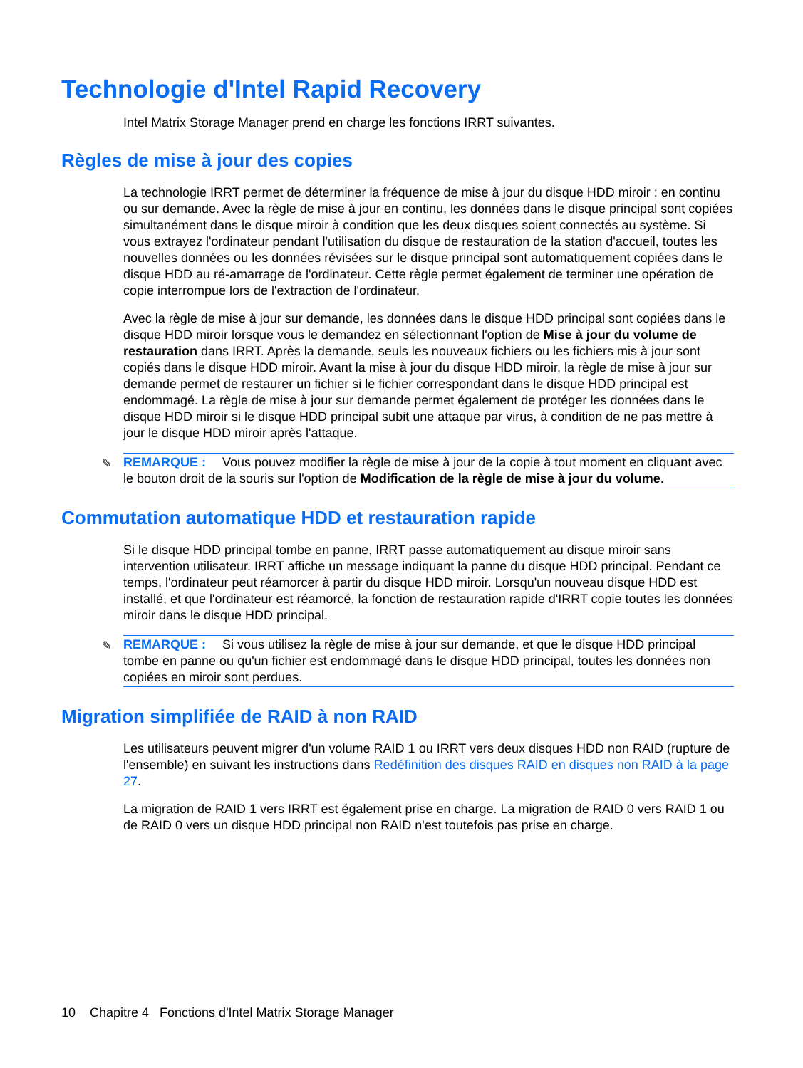Technologie d'Intel Rapid Recovery
Intel Matrix Storage Manager prend en charge les fonctions IRRT suivantes.
Règles de mise à jour des copies
La technologie IRRT permet de déterminer la fréquence de mise à jour du disque HDD miroir : en continu ou sur demande. Avec la règle de mise à jour en continu, les données dans le disque principal sont copiées simultanément dans le disque miroir à condition que les deux disques soient connectés au système. Si vous extrayez l'ordinateur pendant l'utilisation du disque de restauration de la station d'accueil, toutes les nouvelles données ou les données révisées sur le disque principal sont automatiquement copiées dans le disque HDD au ré-amarrage de l'ordinateur. Cette règle permet également de terminer une opération de copie interrompue lors de l'extraction de l'ordinateur.
Avec la règle de mise à jour sur demande, les données dans le disque HDD principal sont copiées dans le disque HDD miroir lorsque vous le demandez en sélectionnant l'option de Mise à jour du volume de restauration dans IRRT. Après la demande, seuls les nouveaux fichiers ou les fichiers mis à jour sont copiés dans le disque HDD miroir. Avant la mise à jour du disque HDD miroir, la règle de mise à jour sur demande permet de restaurer un fichier si le fichier correspondant dans le disque HDD principal est endommagé. La règle de mise à jour sur demande permet également de protéger les données dans le disque HDD miroir si le disque HDD principal subit une attaque par virus, à condition de ne pas mettre à jour le disque HDD miroir après l'attaque.
✎ REMARQUE : Vous pouvez modifier la règle de mise à jour de la copie à tout moment en cliquant avec le bouton droit de la souris sur l'option de Modification de la règle de mise à jour du volume.
Commutation automatique HDD et restauration rapide
Si le disque HDD principal tombe en panne, IRRT passe automatiquement au disque miroir sans intervention utilisateur. IRRT affiche un message indiquant la panne du disque HDD principal. Pendant ce temps, l'ordinateur peut réamorcer à partir du disque HDD miroir. Lorsqu'un nouveau disque HDD est installé, et que l'ordinateur est réamorcé, la fonction de restauration rapide d'IRRT copie toutes les données miroir dans le disque HDD principal.
✎ REMARQUE : Si vous utilisez la règle de mise à jour sur demande, et que le disque HDD principal tombe en panne ou qu'un fichier est endommagé dans le disque HDD principal, toutes les données non copiées en miroir sont perdues.
Migration simplifiée de RAID à non RAID
Les utilisateurs peuvent migrer d'un volume RAID 1 ou IRRT vers deux disques HDD non RAID (rupture de l'ensemble) en suivant les instructions dans Redéfinition des disques RAID en disques non RAID à la page 27.
La migration de RAID 1 vers IRRT est également prise en charge. La migration de RAID 0 vers RAID 1 ou de RAID 0 vers un disque HDD principal non RAID n'est toutefois pas prise en charge.
10 Chapitre 4 Fonctions d'Intel Matrix Storage Manager